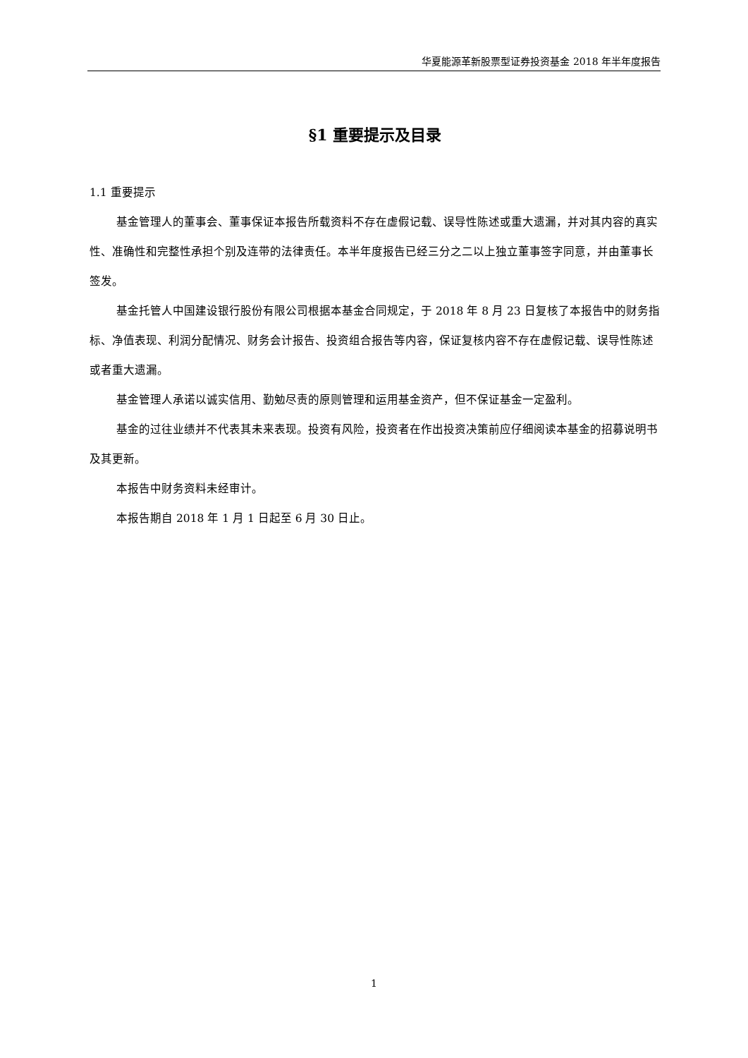华夏能源革新股票型证券投资基金 2018 年半年度报告
§1 重要提示及目录
1.1 重要提示
基金管理人的董事会、董事保证本报告所载资料不存在虚假记载、误导性陈述或重大遗漏，并对其内容的真实性、准确性和完整性承担个别及连带的法律责任。本半年度报告已经三分之二以上独立董事签字同意，并由董事长签发。
基金托管人中国建设银行股份有限公司根据本基金合同规定，于 2018 年 8 月 23 日复核了本报告中的财务指标、净值表现、利润分配情况、财务会计报告、投资组合报告等内容，保证复核内容不存在虚假记载、误导性陈述或者重大遗漏。
基金管理人承诺以诚实信用、勤勉尽责的原则管理和运用基金资产，但不保证基金一定盈利。
基金的过往业绩并不代表其未来表现。投资有风险，投资者在作出投资决策前应仔细阅读本基金的招募说明书及其更新。
本报告中财务资料未经审计。
本报告期自 2018 年 1 月 1 日起至 6 月 30 日止。
1